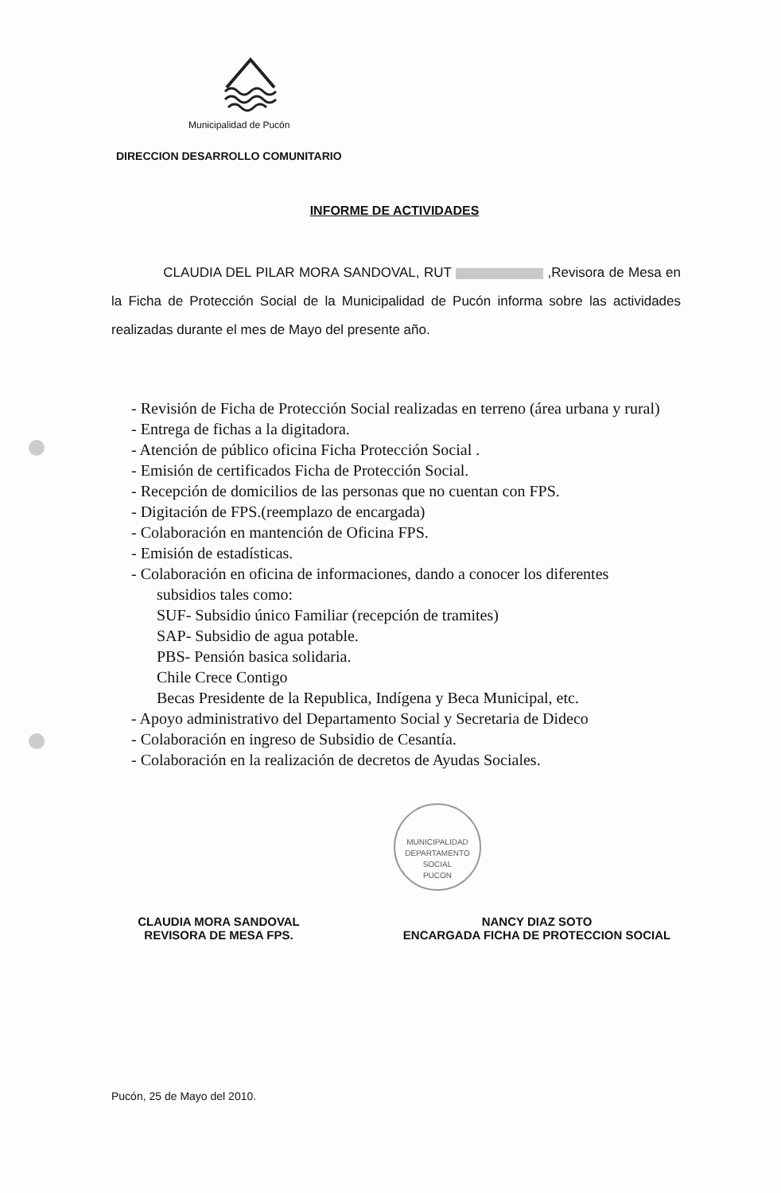Municipalidad de Pucón
DIRECCION DESARROLLO COMUNITARIO
INFORME DE ACTIVIDADES
CLAUDIA DEL PILAR MORA SANDOVAL, RUT ,Revisora de Mesa en la Ficha de Protección Social de la Municipalidad de Pucón informa sobre las actividades realizadas durante el mes de Mayo del presente año.
- Revisión de Ficha de Protección Social realizadas en terreno (área urbana y rural)
- Entrega de fichas a la digitadora.
- Atención de público oficina Ficha Protección Social .
- Emisión de certificados Ficha de Protección Social.
- Recepción de domicilios de las personas que no cuentan con FPS.
- Digitación de FPS.(reemplazo de encargada)
- Colaboración en mantención de Oficina FPS.
- Emisión de estadísticas.
- Colaboración en oficina de informaciones, dando a conocer los diferentes
subsidios tales como:
SUF- Subsidio único Familiar (recepción de tramites)
SAP- Subsidio de agua potable.
PBS- Pensión basica solidaria.
Chile Crece Contigo
Becas Presidente de la Republica, Indígena y Beca Municipal, etc.
- Apoyo administrativo del Departamento Social y Secretaria de Dideco
- Colaboración en ingreso de Subsidio de Cesantía.
- Colaboración en la realización de decretos de Ayudas Sociales.
CLAUDIA MORA SANDOVAL
REVISORA DE MESA FPS.
NANCY DIAZ SOTO
ENCARGADA FICHA DE PROTECCION SOCIAL
MUNICIPALIDAD
DEPARTAMENTO
SOCIAL
PUCON
Pucón, 25 de Mayo del 2010.